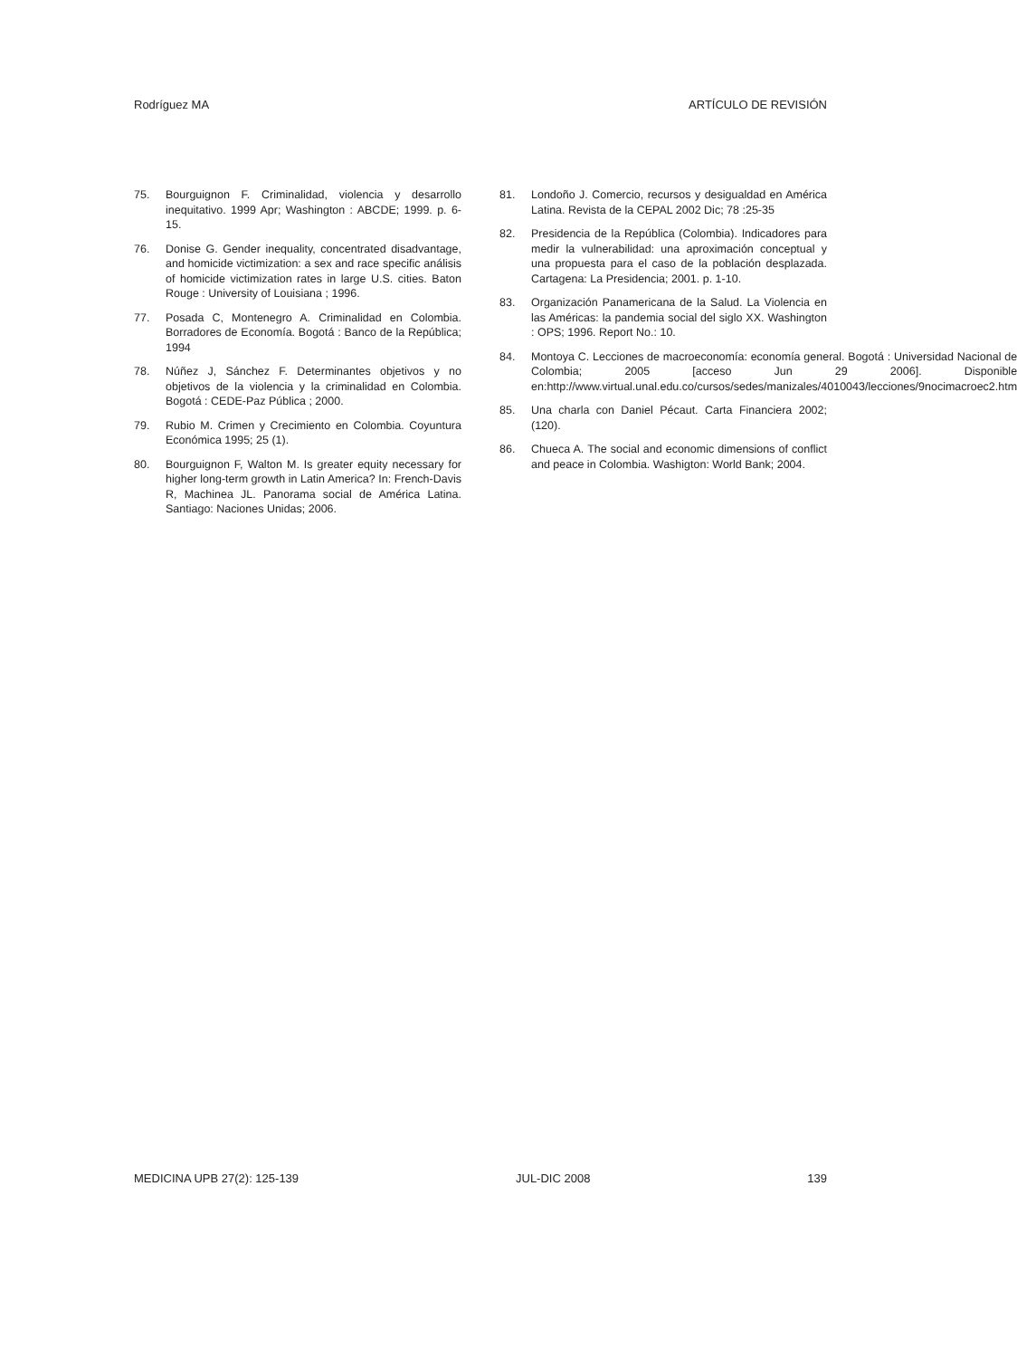Rodríguez MA ARTÍCULO DE REVISIÓN
75. Bourguignon F. Criminalidad, violencia y desarrollo inequitativo. 1999 Apr; Washington : ABCDE; 1999. p. 6-15.
76. Donise G. Gender inequality, concentrated disadvantage, and homicide victimization: a sex and race specific análisis of homicide victimization rates in large U.S. cities. Baton Rouge : University of Louisiana ; 1996.
77. Posada C, Montenegro A. Criminalidad en Colombia. Borradores de Economía. Bogotá : Banco de la República; 1994
78. Núñez J, Sánchez F. Determinantes objetivos y no objetivos de la violencia y la criminalidad en Colombia. Bogotá : CEDE-Paz Pública ; 2000.
79. Rubio M. Crimen y Crecimiento en Colombia. Coyuntura Económica 1995; 25 (1).
80. Bourguignon F, Walton M. Is greater equity necessary for higher long-term growth in Latin America? In: French-Davis R, Machinea JL. Panorama social de América Latina. Santiago: Naciones Unidas; 2006.
81. Londoño J. Comercio, recursos y desigualdad en América Latina. Revista de la CEPAL 2002 Dic; 78 :25-35
82. Presidencia de la República (Colombia). Indicadores para medir la vulnerabilidad: una aproximación conceptual y una propuesta para el caso de la población desplazada. Cartagena: La Presidencia; 2001. p. 1-10.
83. Organización Panamericana de la Salud. La Violencia en las Américas: la pandemia social del siglo XX. Washington : OPS; 1996. Report No.: 10.
84. Montoya C. Lecciones de macroeconomía: economía general. Bogotá : Universidad Nacional de Colombia; 2005 [acceso Jun 29 2006]. Disponible en:http://www.virtual.unal.edu.co/cursos/sedes/manizales/4010043/lecciones/9nocimacroec2.htm
85. Una charla con Daniel Pécaut. Carta Financiera 2002;(120).
86. Chueca A. The social and economic dimensions of conflict and peace in Colombia. Washigton: World Bank; 2004.
MEDICINA UPB 27(2): 125-139 JUL-DIC 2008 139